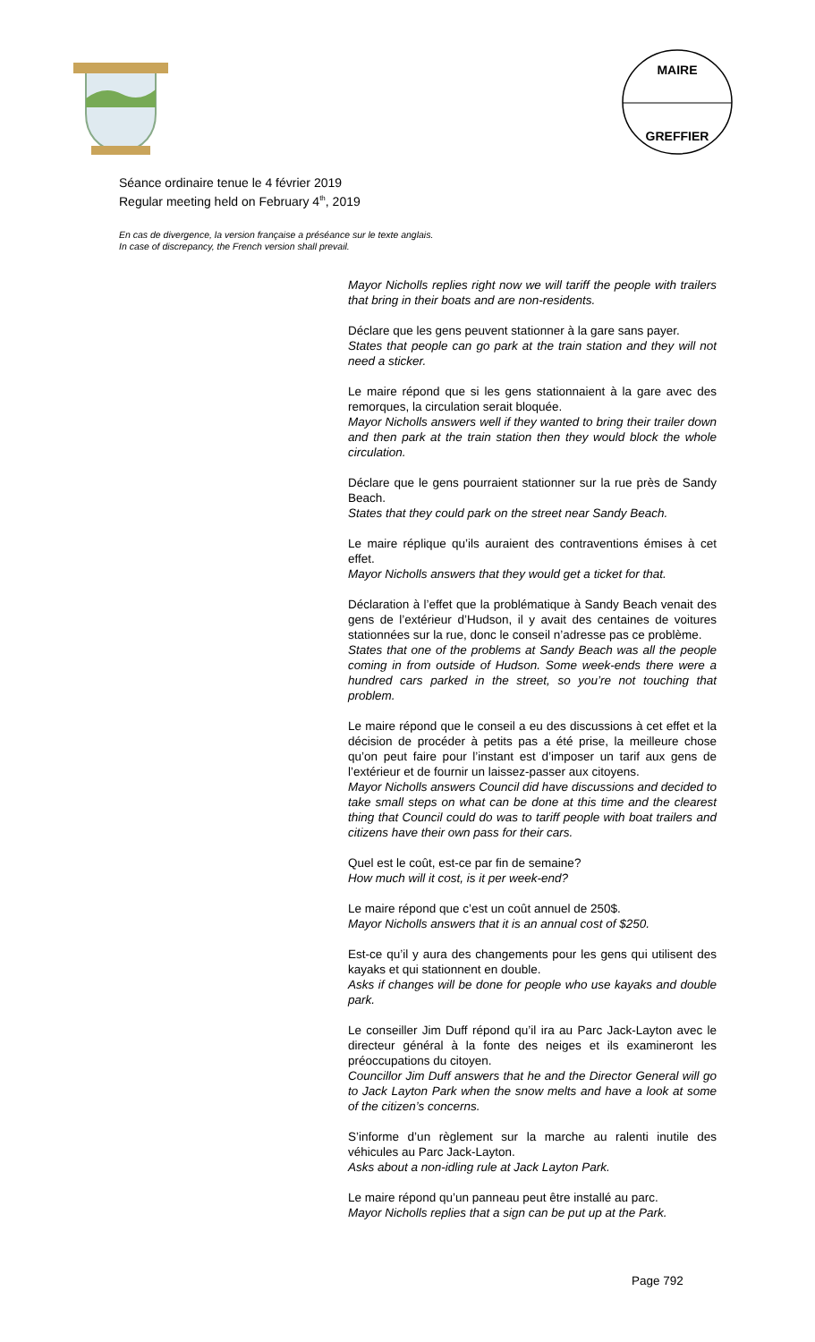MAIRE
GREFFIER
Séance ordinaire tenue le 4 février 2019
Regular meeting held on February 4<sup>th</sup>, 2019
En cas de divergence, la version française a préséance sur le texte anglais.
In case of discrepancy, the French version shall prevail.
Mayor Nicholls replies right now we will tariff the people with trailers that bring in their boats and are non-residents.
Déclare que les gens peuvent stationner à la gare sans payer.
States that people can go park at the train station and they will not need a sticker.
Le maire répond que si les gens stationnaient à la gare avec des remorques, la circulation serait bloquée.
Mayor Nicholls answers well if they wanted to bring their trailer down and then park at the train station then they would block the whole circulation.
Déclare que le gens pourraient stationner sur la rue près de Sandy Beach.
States that they could park on the street near Sandy Beach.
Le maire réplique qu’ils auraient des contraventions émises à cet effet.
Mayor Nicholls answers that they would get a ticket for that.
Déclaration à l’effet que la problématique à Sandy Beach venait des gens de l’extérieur d’Hudson, il y avait des centaines de voitures stationnées sur la rue, donc le conseil n’adresse pas ce problème.
States that one of the problems at Sandy Beach was all the people coming in from outside of Hudson. Some week-ends there were a hundred cars parked in the street, so you’re not touching that problem.
Le maire répond que le conseil a eu des discussions à cet effet et la décision de procéder à petits pas a été prise, la meilleure chose qu’on peut faire pour l’instant est d’imposer un tarif aux gens de l’extérieur et de fournir un laissez-passer aux citoyens.
Mayor Nicholls answers Council did have discussions and decided to take small steps on what can be done at this time and the clearest thing that Council could do was to tariff people with boat trailers and citizens have their own pass for their cars.
Quel est le coût, est-ce par fin de semaine?
How much will it cost, is it per week-end?
Le maire répond que c’est un coût annuel de 250$.
Mayor Nicholls answers that it is an annual cost of $250.
Est-ce qu’il y aura des changements pour les gens qui utilisent des kayaks et qui stationnent en double.
Asks if changes will be done for people who use kayaks and double park.
Le conseiller Jim Duff répond qu’il ira au Parc Jack-Layton avec le directeur général à la fonte des neiges et ils examineront les préoccupations du citoyen.
Councillor Jim Duff answers that he and the Director General will go to Jack Layton Park when the snow melts and have a look at some of the citizen’s concerns.
S’informe d’un règlement sur la marche au ralenti inutile des véhicules au Parc Jack-Layton.
Asks about a non-idling rule at Jack Layton Park.
Le maire répond qu’un panneau peut être installé au parc.
Mayor Nicholls replies that a sign can be put up at the Park.
Page 792